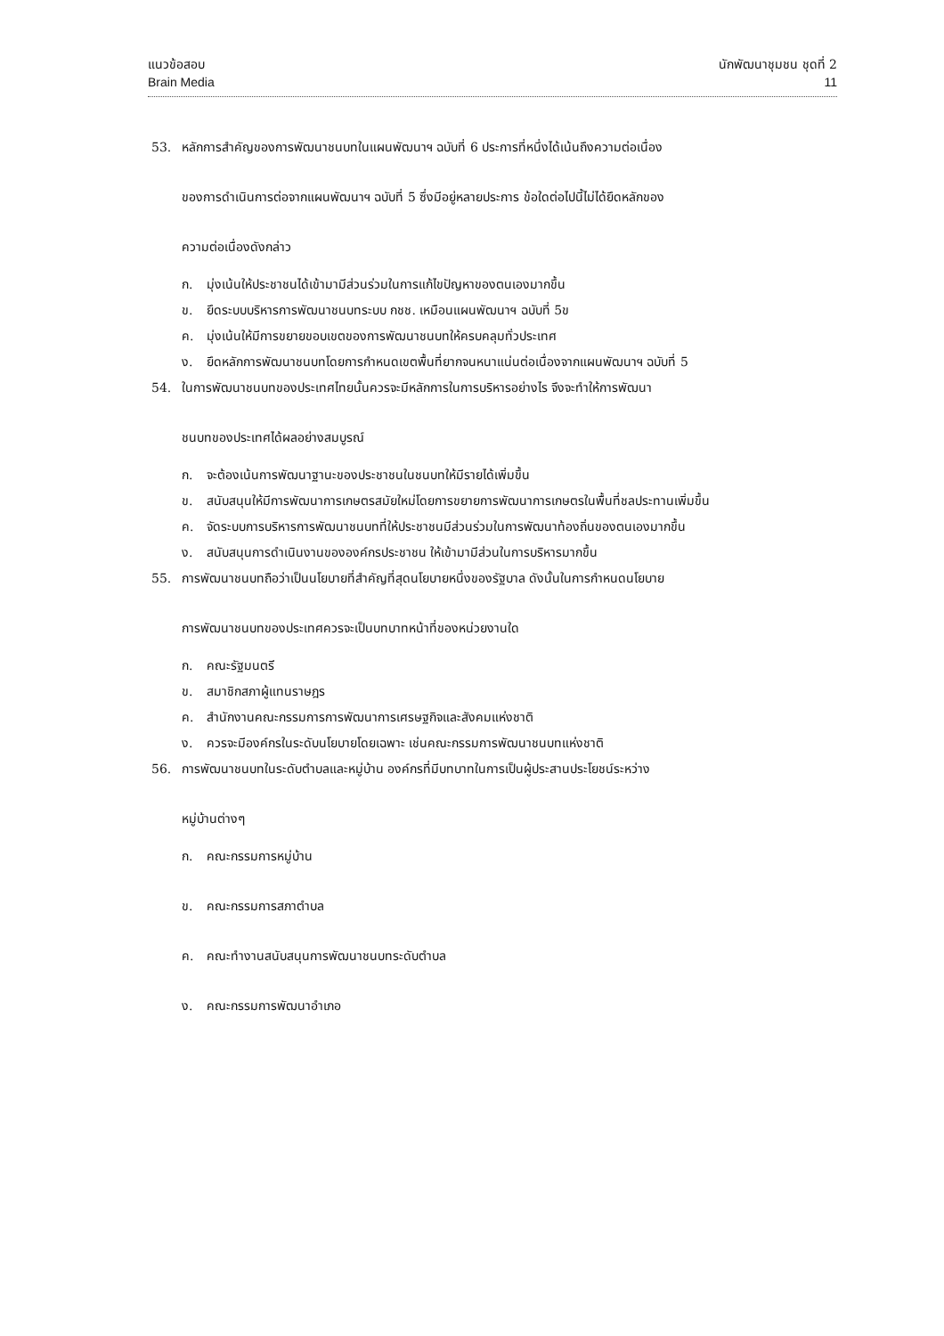แนวข้อสอบ นักพัฒนาชุมชน ชุดที่ 2
Brain Media 11
53. หลักการสำคัญของการพัฒนาชนบทในแผนพัฒนาฯ ฉบับที่ 6 ประการที่หนึ่งได้เน้นถึงความต่อเนื่อง
ของการดำเนินการต่อจากแผนพัฒนาฯ ฉบับที่ 5 ซึ่งมีอยู่หลายประการ ข้อใดต่อไปนี้ไม่ได้ยึดหลักของ
ความต่อเนื่องดังกล่าว
ก. มุ่งเน้นให้ประชาชนได้เข้ามามีส่วนร่วมในการแก้ไขปัญหาของตนเองมากขึ้น
ข. ยึดระบบบริหารการพัฒนาชนบทระบบ กชช. เหมือนแผนพัฒนาฯ ฉบับที่ 5ข
ค. มุ่งเน้นให้มีการขยายขอบเขตของการพัฒนาชนบทให้ครบคลุมทั่วประเทศ
ง. ยึดหลักการพัฒนาชนบทโดยการกำหนดเขตพื้นที่ยากจนหนาแน่นต่อเนื่องจากแผนพัฒนาฯ ฉบับที่ 5
54. ในการพัฒนาชนบทของประเทศไทยนั้นควรจะมีหลักการในการบริหารอย่างไร จึงจะทำให้การพัฒนา
ชนบทของประเทศได้ผลอย่างสมบูรณ์
ก. จะต้องเน้นการพัฒนาฐานะของประชาชนในชนบทให้มีรายได้เพิ่มขึ้น
ข. สนับสนุนให้มีการพัฒนาการเกษตรสมัยใหม่โดยการขยายการพัฒนาการเกษตรในพื้นที่ชลประทานเพิ่มขึ้น
ค. จัดระบบการบริหารการพัฒนาชนบทที่ให้ประชาชนมีส่วนร่วมในการพัฒนาท้องถิ่นของตนเองมากขึ้น
ง. สนับสนุนการดำเนินงานขององค์กรประชาชน ให้เข้ามามีส่วนในการบริหารมากขึ้น
55. การพัฒนาชนบทถือว่าเป็นนโยบายที่สำคัญที่สุดนโยบายหนึ่งของรัฐบาล ดังนั้นในการกำหนดนโยบาย
การพัฒนาชนบทของประเทศควรจะเป็นบทบาทหน้าที่ของหน่วยงานใด
ก. คณะรัฐมนตรี
ข. สมาชิกสภาผู้แทนราษฎร
ค. สำนักงานคณะกรรมการการพัฒนาการเศรษฐกิจและสังคมแห่งชาติ
ง. ควรจะมีองค์กรในระดับนโยบายโดยเฉพาะ เช่นคณะกรรมการพัฒนาชนบทแห่งชาติ
56. การพัฒนาชนบทในระดับตำบลและหมู่บ้าน องค์กรที่มีบทบาทในการเป็นผู้ประสานประโยชน์ระหว่าง
หมู่บ้านต่างๆ
ก. คณะกรรมการหมู่บ้าน
ข. คณะกรรมการสภาตำบล
ค. คณะทำงานสนับสนุนการพัฒนาชนบทระดับตำบล
ง. คณะกรรมการพัฒนาอำเภอ